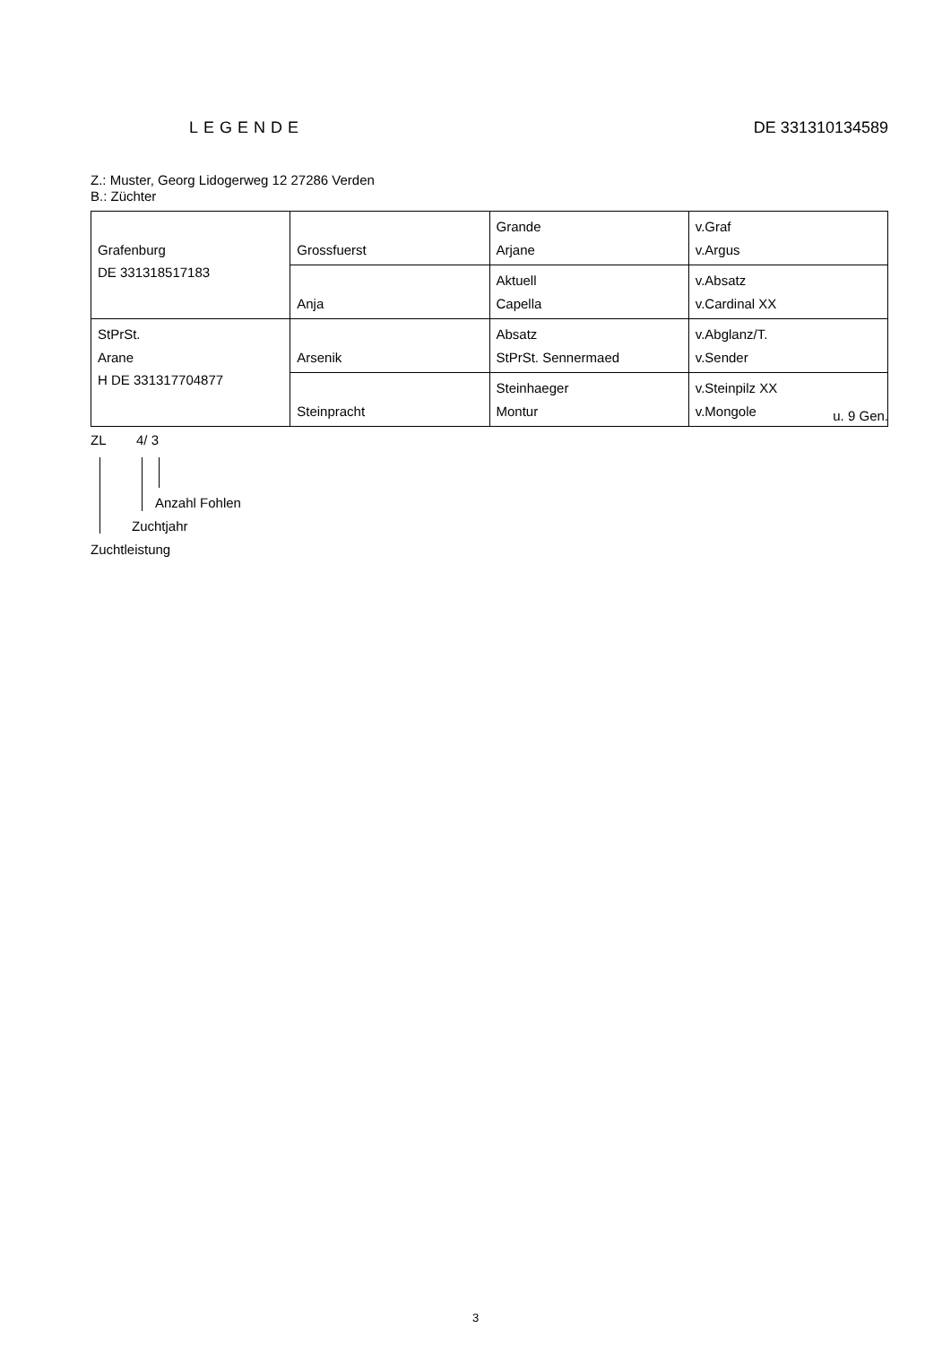LEGENDE DE 331310134589
Z.: Muster, Georg Lidogerweg 12 27286 Verden
B.: Züchter
| Grafenburg DE 331318517183 | Grossfuerst | Grande Arjane | v.Graf v.Argus |
| | Anja | Aktuell Capella | v.Absatz v.Cardinal XX |
| StPrSt. Arane H DE 331317704877 | Arsenik | Absatz StPrSt. Sennermaed | v.Abglanz/T. v.Sender |
| | Steinpracht | Steinhaeger Montur | v.Steinpilz XX v.Mongole |
u. 9 Gen.
ZL 4/ 3
Anzahl Fohlen
Zuchtjahr
Zuchtleistung
3